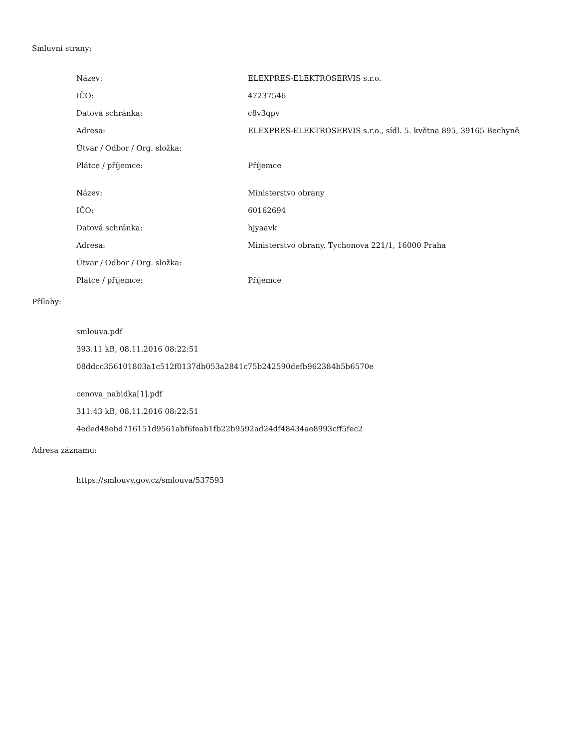Smluvní strany:
| Název: | ELEXPRES-ELEKTROSERVIS s.r.o. |
| IČO: | 47237546 |
| Datová schránka: | c8v3qpv |
| Adresa: | ELEXPRES-ELEKTROSERVIS s.r.o., sídl. 5. května 895, 39165 Bechyně |
| Útvar / Odbor / Org. složka: | |
| Plátce / příjemce: | Příjemce |
| Název: | Ministerstvo obrany |
| IČO: | 60162694 |
| Datová schránka: | hjyaavk |
| Adresa: | Ministerstvo obrany, Tychonova 221/1, 16000 Praha |
| Útvar / Odbor / Org. složka: | |
| Plátce / příjemce: | Příjemce |
Přílohy:
smlouva.pdf
393.11 kB, 08.11.2016 08:22:51
08ddcc356101803a1c512f0137db053a2841c75b242590defb962384b5b6570e
cenova_nabidka[1].pdf
311.43 kB, 08.11.2016 08:22:51
4eded48ebd716151d9561abf6feab1fb22b9592ad24df48434ae8993cff5fec2
Adresa záznamu:
https://smlouvy.gov.cz/smlouva/537593